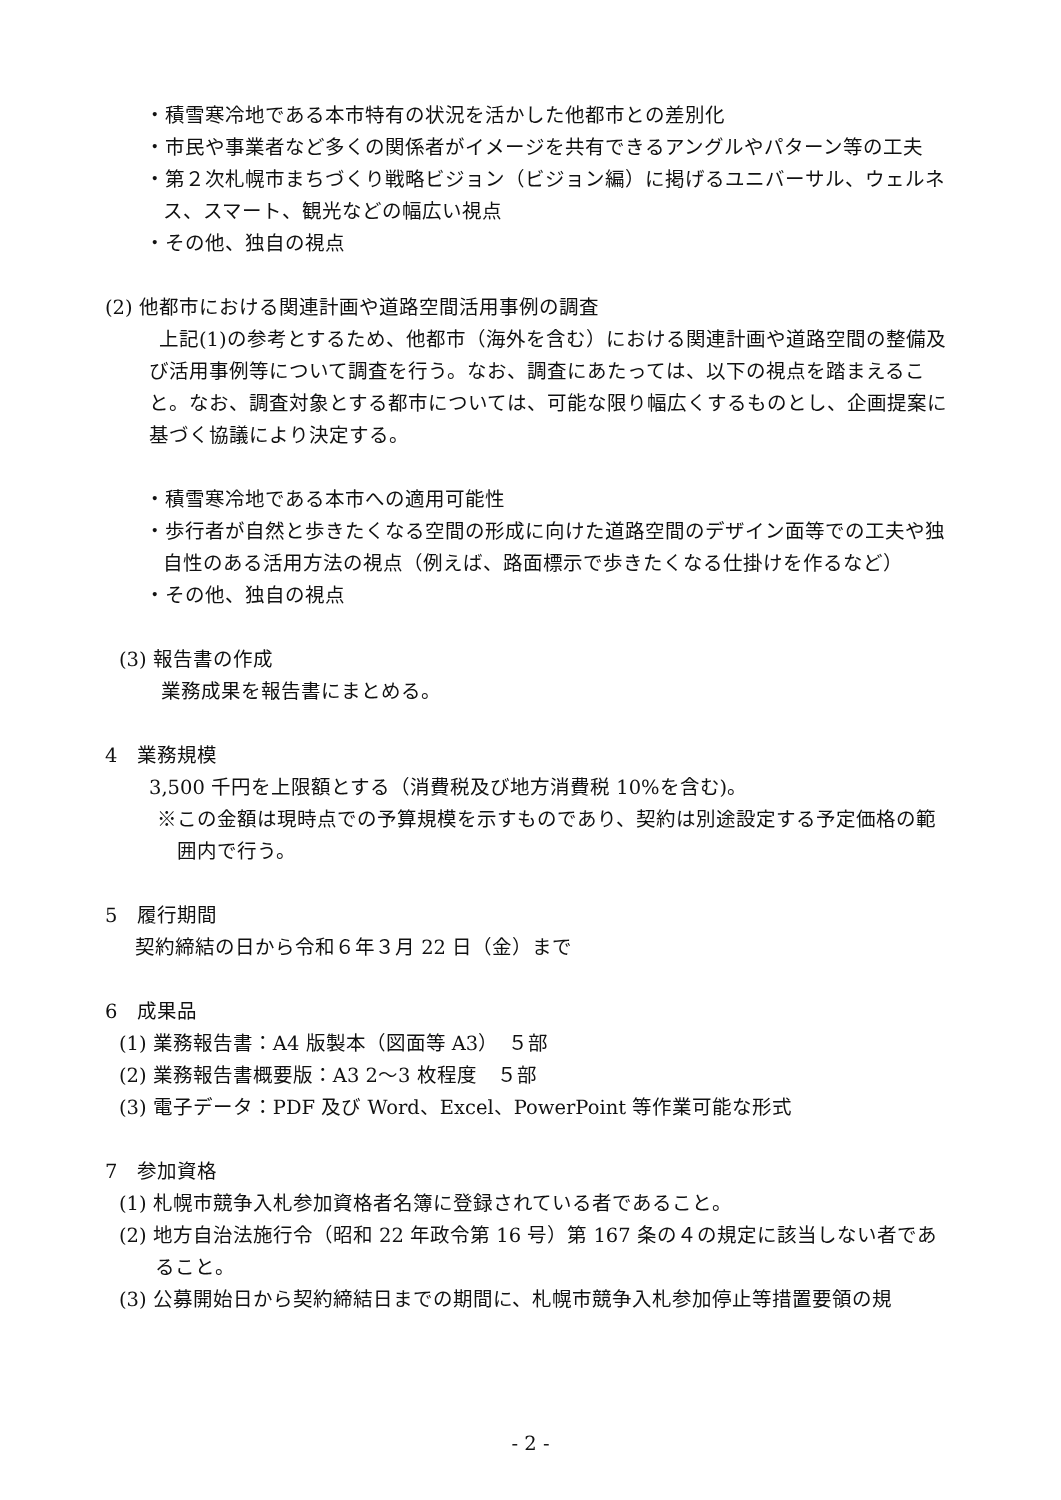・積雪寒冷地である本市特有の状況を活かした他都市との差別化
・市民や事業者など多くの関係者がイメージを共有できるアングルやパターン等の工夫
・第２次札幌市まちづくり戦略ビジョン（ビジョン編）に掲げるユニバーサル、ウェルネス、スマート、観光などの幅広い視点
・その他、独自の視点
(2) 他都市における関連計画や道路空間活用事例の調査
上記(1)の参考とするため、他都市（海外を含む）における関連計画や道路空間の整備及び活用事例等について調査を行う。なお、調査にあたっては、以下の視点を踏まえること。なお、調査対象とする都市については、可能な限り幅広くするものとし、企画提案に基づく協議により決定する。
・積雪寒冷地である本市への適用可能性
・歩行者が自然と歩きたくなる空間の形成に向けた道路空間のデザイン面等での工夫や独自性のある活用方法の視点（例えば、路面標示で歩きたくなる仕掛けを作るなど）
・その他、独自の視点
(3) 報告書の作成
業務成果を報告書にまとめる。
4　業務規模
3,500 千円を上限額とする（消費税及び地方消費税 10%を含む)。
※この金額は現時点での予算規模を示すものであり、契約は別途設定する予定価格の範囲内で行う。
5　履行期間
契約締結の日から令和６年３月 22 日（金）まで
6　成果品
(1) 業務報告書：A4 版製本（図面等 A3）　５部
(2) 業務報告書概要版：A3 2～3 枚程度　５部
(3) 電子データ：PDF 及び Word、Excel、PowerPoint 等作業可能な形式
7　参加資格
(1) 札幌市競争入札参加資格者名簿に登録されている者であること。
(2) 地方自治法施行令（昭和 22 年政令第 16 号）第 167 条の４の規定に該当しない者であること。
(3) 公募開始日から契約締結日までの期間に、札幌市競争入札参加停止等措置要領の規
- 2 -